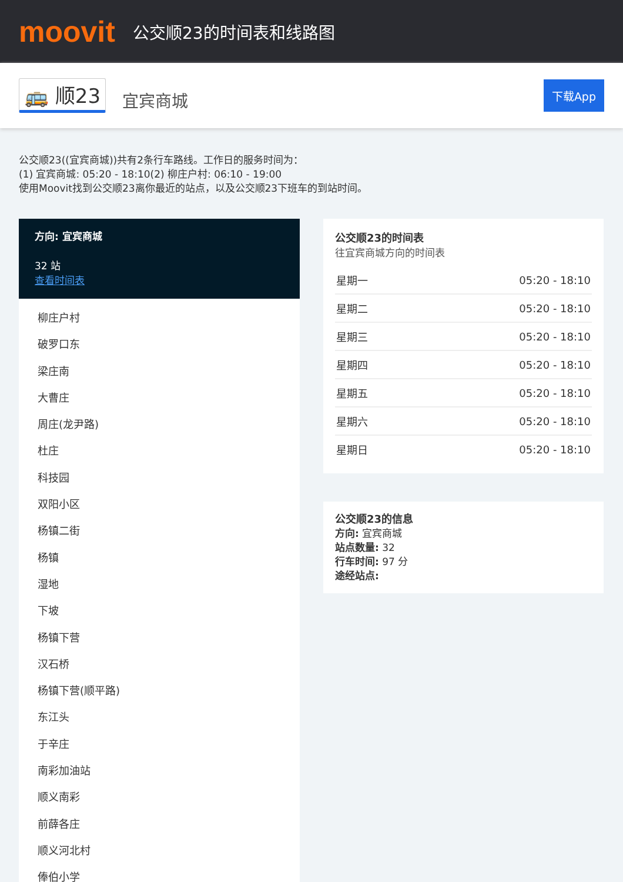moovit
公交顺23的时间表和线路图
🚌 顺23 宜宾商城 下载App
公交顺23((宜宾商城))共有2条行车路线。工作日的服务时间为：
(1) 宜宾商城: 05:20 - 18:10(2) 柳庄户村: 06:10 - 19:00
使用Moovit找到公交顺23离你最近的站点，以及公交顺23下班车的到站时间。
方向: 宜宾商城
32 站
查看时间表
柳庄户村
破罗口东
梁庄南
大曹庄
周庄(龙尹路)
杜庄
科技园
双阳小区
杨镇二街
杨镇
湿地
下坡
杨镇下营
汉石桥
杨镇下营(顺平路)
东江头
于辛庄
南彩加油站
顺义南彩
前薛各庄
顺义河北村
俸伯小学
公交顺23的时间表
往宜宾商城方向的时间表
| 星期一 | 05:20 - 18:10 |
| 星期二 | 05:20 - 18:10 |
| 星期三 | 05:20 - 18:10 |
| 星期四 | 05:20 - 18:10 |
| 星期五 | 05:20 - 18:10 |
| 星期六 | 05:20 - 18:10 |
| 星期日 | 05:20 - 18:10 |
公交顺23的信息
方向: 宜宾商城
站点数量: 32
行车时间: 97 分
途经站点: